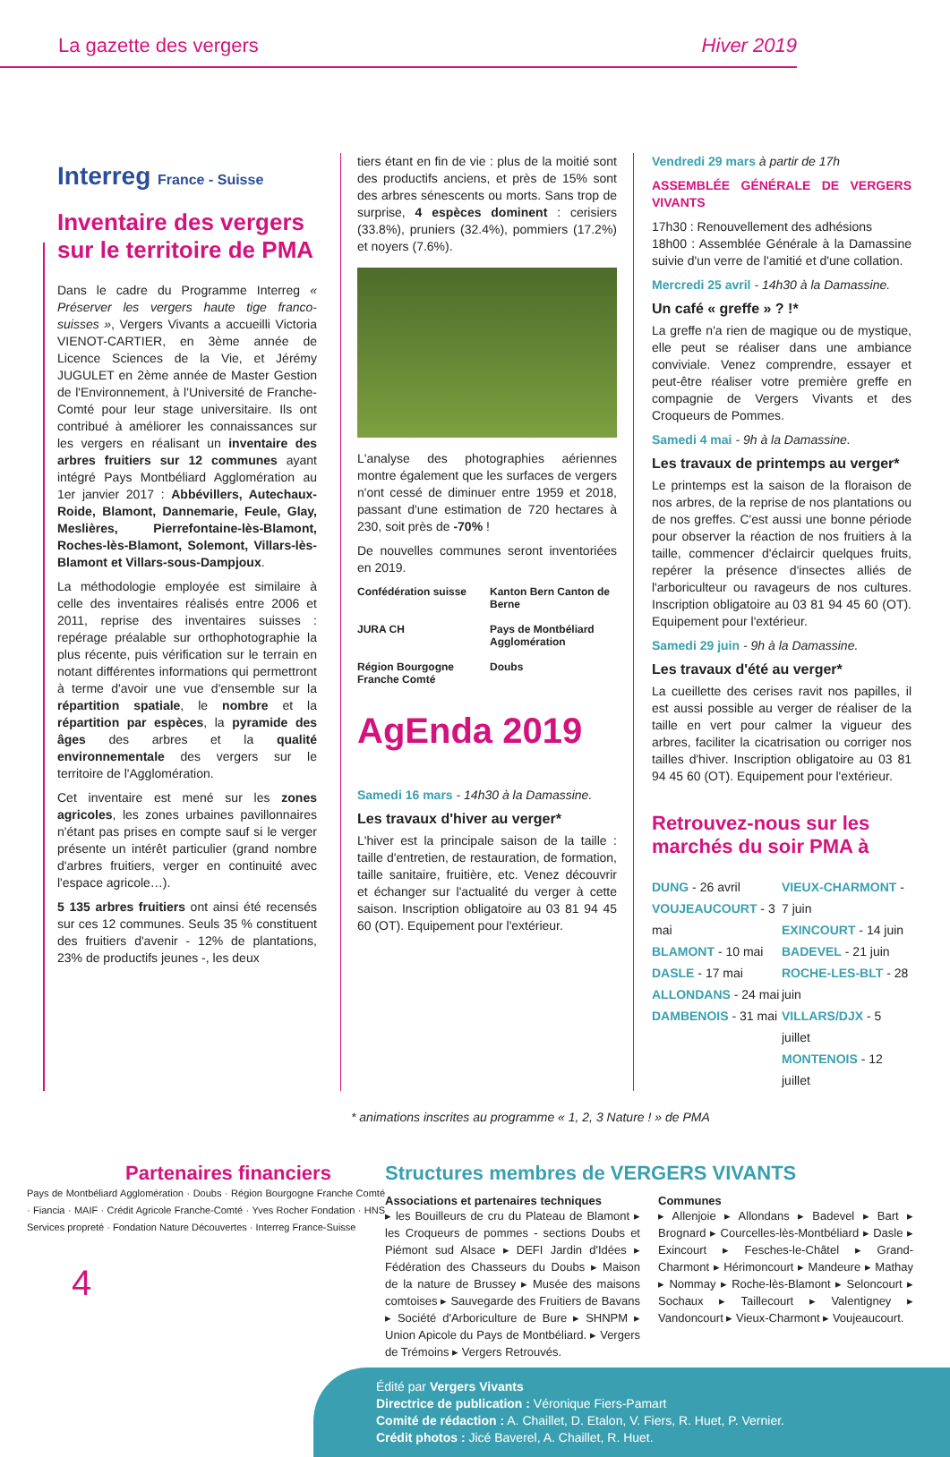La gazette des vergers Hiver 2019
Interreg France - Suisse
Inventaire des vergers sur le territoire de PMA
Dans le cadre du Programme Interreg « Préserver les vergers haute tige franco-suisses », Vergers Vivants a accueilli Victoria VIENOT-CARTIER, en 3ème année de Licence Sciences de la Vie, et Jérémy JUGULET en 2ème année de Master Gestion de l'Environnement, à l'Université de Franche-Comté pour leur stage universitaire. Ils ont contribué à améliorer les connaissances sur les vergers en réalisant un inventaire des arbres fruitiers sur 12 communes ayant intégré Pays Montbéliard Agglomération au 1er janvier 2017 : Abbévillers, Autechaux-Roide, Blamont, Dannemarie, Feule, Glay, Meslières, Pierrefontaine-lès-Blamont, Roches-lès-Blamont, Solemont, Villars-lès-Blamont et Villars-sous-Dampjoux.
La méthodologie employée est similaire à celle des inventaires réalisés entre 2006 et 2011, reprise des inventaires suisses : repérage préalable sur orthophotographie la plus récente, puis vérification sur le terrain en notant différentes informations qui permettront à terme d'avoir une vue d'ensemble sur la répartition spatiale, le nombre et la répartition par espèces, la pyramide des âges des arbres et la qualité environnementale des vergers sur le territoire de l'Agglomération.
Cet inventaire est mené sur les zones agricoles, les zones urbaines pavillonnaires n'étant pas prises en compte sauf si le verger présente un intérêt particulier (grand nombre d'arbres fruitiers, verger en continuité avec l'espace agricole…).
5 135 arbres fruitiers ont ainsi été recensés sur ces 12 communes. Seuls 35 % constituent des fruitiers d'avenir - 12% de plantations, 23% de productifs jeunes -, les deux
tiers étant en fin de vie : plus de la moitié sont des productifs anciens, et près de 15% sont des arbres sénescents ou morts. Sans trop de surprise, 4 espèces dominent : cerisiers (33.8%), pruniers (32.4%), pommiers (17.2%) et noyers (7.6%).
L'analyse des photographies aériennes montre également que les surfaces de vergers n'ont cessé de diminuer entre 1959 et 2018, passant d'une estimation de 720 hectares à 230, soit près de -70% !
De nouvelles communes seront inventoriées en 2019.
Confédération suisse Kanton Bern Canton de Berne JURA CH Pays de Montbéliard Agglomération Région Bourgogne Franche Comté Doubs
AgEnda 2019
Samedi 16 mars - 14h30 à la Damassine.
Les travaux d'hiver au verger*
L'hiver est la principale saison de la taille : taille d'entretien, de restauration, de formation, taille sanitaire, fruitière, etc. Venez découvrir et échanger sur l'actualité du verger à cette saison. Inscription obligatoire au 03 81 94 45 60 (OT). Equipement pour l'extérieur.
Vendredi 29 mars à partir de 17h
ASSEMBLÉE GÉNÉRALE DE VERGERS VIVANTS
17h30 : Renouvellement des adhésions
18h00 : Assemblée Générale à la Damassine suivie d'un verre de l'amitié et d'une collation.
Mercredi 25 avril - 14h30 à la Damassine.
Un café « greffe » ? !*
La greffe n'a rien de magique ou de mystique, elle peut se réaliser dans une ambiance conviviale. Venez comprendre, essayer et peut-être réaliser votre première greffe en compagnie de Vergers Vivants et des Croqueurs de Pommes.
Samedi 4 mai - 9h à la Damassine.
Les travaux de printemps au verger*
Le printemps est la saison de la floraison de nos arbres, de la reprise de nos plantations ou de nos greffes. C'est aussi une bonne période pour observer la réaction de nos fruitiers à la taille, commencer d'éclaircir quelques fruits, repérer la présence d'insectes alliés de l'arboriculteur ou ravageurs de nos cultures. Inscription obligatoire au 03 81 94 45 60 (OT). Equipement pour l'extérieur.
Samedi 29 juin - 9h à la Damassine.
Les travaux d'été au verger*
La cueillette des cerises ravit nos papilles, il est aussi possible au verger de réaliser de la taille en vert pour calmer la vigueur des arbres, faciliter la cicatrisation ou corriger nos tailles d'hiver. Inscription obligatoire au 03 81 94 45 60 (OT). Equipement pour l'extérieur.
Retrouvez-nous sur les marchés du soir PMA à
DUNG - 26 avril
VOUJEAUCOURT - 3 mai
BLAMONT - 10 mai
DASLE - 17 mai
ALLONDANS - 24 mai
DAMBENOIS - 31 mai
VIEUX-CHARMONT - 7 juin
EXINCOURT - 14 juin
BADEVEL - 21 juin
ROCHE-LES-BLT - 28 juin
VILLARS/DJX - 5 juillet
MONTENOIS - 12 juillet
* animations inscrites au programme « 1, 2, 3 Nature ! » de PMA
Partenaires financiers
Pays de Montbéliard Agglomération · Doubs · Région Bourgogne Franche Comté · Fiancia · MAIF · Crédit Agricole Franche-Comté · Yves Rocher Fondation · HNS Services propreté · Fondation Nature Découvertes · Interreg France-Suisse
4
Structures membres de VERGERS VIVANTS
Associations et partenaires techniques
▸ les Bouilleurs de cru du Plateau de Blamont ▸ les Croqueurs de pommes - sections Doubs et Piémont sud Alsace ▸ DEFI Jardin d'Idées ▸ Fédération des Chasseurs du Doubs ▸ Maison de la nature de Brussey ▸ Musée des maisons comtoises ▸ Sauvegarde des Fruitiers de Bavans ▸ Société d'Arboriculture de Bure ▸ SHNPM ▸ Union Apicole du Pays de Montbéliard. ▸ Vergers de Trémoins ▸ Vergers Retrouvés.
Communes
▸ Allenjoie ▸ Allondans ▸ Badevel ▸ Bart ▸ Brognard ▸ Courcelles-lès-Montbéliard ▸ Dasle ▸ Exincourt ▸ Fesches-le-Châtel ▸ Grand-Charmont ▸ Hérimoncourt ▸ Mandeure ▸ Mathay ▸ Nommay ▸ Roche-lès-Blamont ▸ Seloncourt ▸ Sochaux ▸ Taillecourt ▸ Valentigney ▸ Vandoncourt ▸ Vieux-Charmont ▸ Voujeaucourt.
Édité par Vergers Vivants
Directrice de publication : Véronique Fiers-Pamart
Comité de rédaction : A. Chaillet, D. Etalon, V. Fiers, R. Huet, P. Vernier.
Crédit photos : Jicé Baverel, A. Chaillet, R. Huet.